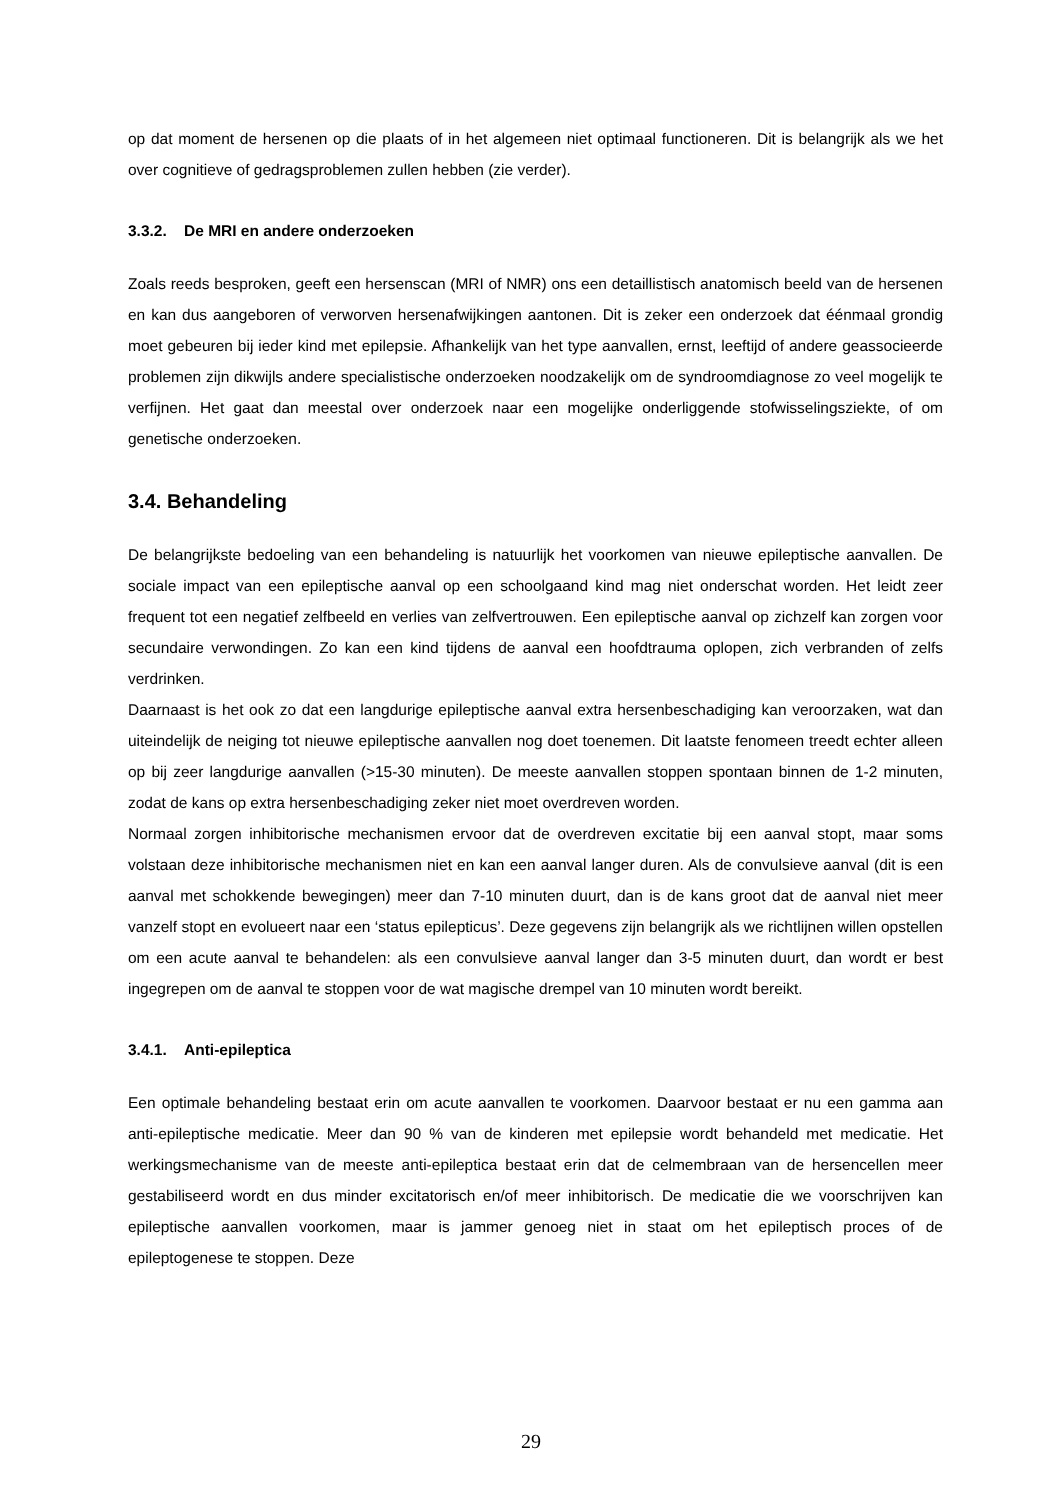op dat moment de hersenen op die plaats of in het algemeen niet optimaal functioneren. Dit is belangrijk als we het over cognitieve of gedragsproblemen zullen hebben (zie verder).
3.3.2. De MRI en andere onderzoeken
Zoals reeds besproken, geeft een hersenscan (MRI of NMR) ons een detaillistisch anatomisch beeld van de hersenen en kan dus aangeboren of verworven hersenafwijkingen aantonen. Dit is zeker een onderzoek dat éénmaal grondig moet gebeuren bij ieder kind met epilepsie. Afhankelijk van het type aanvallen, ernst, leeftijd of andere geassocieerde problemen zijn dikwijls andere specialistische onderzoeken noodzakelijk om de syndroomdiagnose zo veel mogelijk te verfijnen. Het gaat dan meestal over onderzoek naar een mogelijke onderliggende stofwisselingsziekte, of om genetische onderzoeken.
3.4. Behandeling
De belangrijkste bedoeling van een behandeling is natuurlijk het voorkomen van nieuwe epileptische aanvallen. De sociale impact van een epileptische aanval op een schoolgaand kind mag niet onderschat worden. Het leidt zeer frequent tot een negatief zelfbeeld en verlies van zelfvertrouwen. Een epileptische aanval op zichzelf kan zorgen voor secundaire verwondingen. Zo kan een kind tijdens de aanval een hoofdtrauma oplopen, zich verbranden of zelfs verdrinken.
Daarnaast is het ook zo dat een langdurige epileptische aanval extra hersenbeschadiging kan veroorzaken, wat dan uiteindelijk de neiging tot nieuwe epileptische aanvallen nog doet toenemen. Dit laatste fenomeen treedt echter alleen op bij zeer langdurige aanvallen (>15-30 minuten). De meeste aanvallen stoppen spontaan binnen de 1-2 minuten, zodat de kans op extra hersenbeschadiging zeker niet moet overdreven worden.
Normaal zorgen inhibitorische mechanismen ervoor dat de overdreven excitatie bij een aanval stopt, maar soms volstaan deze inhibitorische mechanismen niet en kan een aanval langer duren. Als de convulsieve aanval (dit is een aanval met schokkende bewegingen) meer dan 7-10 minuten duurt, dan is de kans groot dat de aanval niet meer vanzelf stopt en evolueert naar een ‘status epilepticus’. Deze gegevens zijn belangrijk als we richtlijnen willen opstellen om een acute aanval te behandelen: als een convulsieve aanval langer dan 3-5 minuten duurt, dan wordt er best ingegrepen om de aanval te stoppen voor de wat magische drempel van 10 minuten wordt bereikt.
3.4.1. Anti-epileptica
Een optimale behandeling bestaat erin om acute aanvallen te voorkomen. Daarvoor bestaat er nu een gamma aan anti-epileptische medicatie. Meer dan 90 % van de kinderen met epilepsie wordt behandeld met medicatie. Het werkingsmechanisme van de meeste anti-epileptica bestaat erin dat de celmembraan van de hersencellen meer gestabiliseerd wordt en dus minder excitatorisch en/of meer inhibitorisch. De medicatie die we voorschrijven kan epileptische aanvallen voorkomen, maar is jammer genoeg niet in staat om het epileptisch proces of de epileptogenese te stoppen. Deze
29